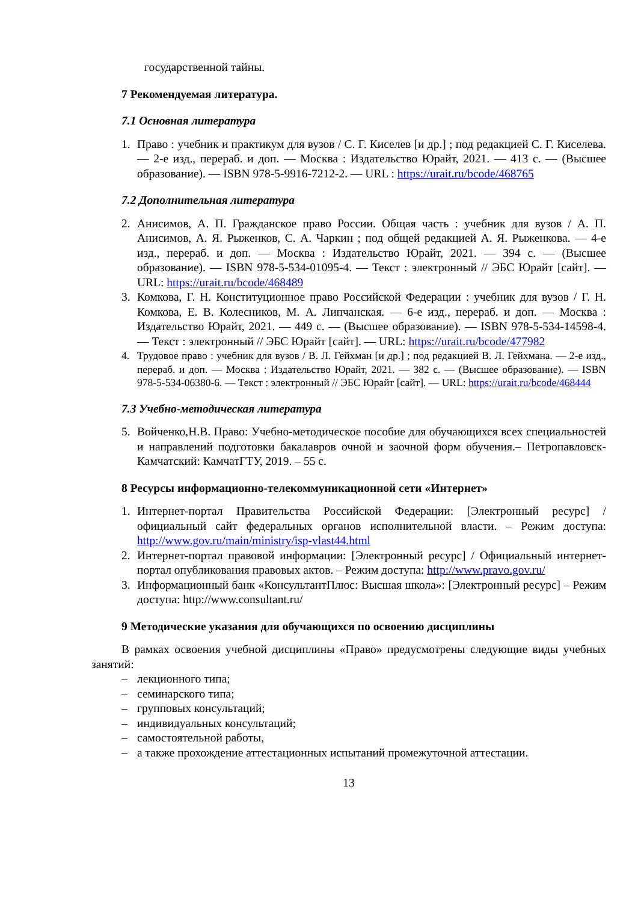государственной тайны.
7 Рекомендуемая литература.
7.1 Основная литература
1. Право : учебник и практикум для вузов / С. Г. Киселев [и др.] ; под редакцией С. Г. Киселева. — 2-е изд., перераб. и доп. — Москва : Издательство Юрайт, 2021. — 413 с. — (Высшее образование). — ISBN 978-5-9916-7212-2. — URL : https://urait.ru/bcode/468765
7.2 Дополнительная литература
2. Анисимов, А. П. Гражданское право России. Общая часть : учебник для вузов / А. П. Анисимов, А. Я. Рыженков, С. А. Чаркин ; под общей редакцией А. Я. Рыженкова. — 4-е изд., перераб. и доп. — Москва : Издательство Юрайт, 2021. — 394 с. — (Высшее образование). — ISBN 978-5-534-01095-4. — Текст : электронный // ЭБС Юрайт [сайт]. — URL: https://urait.ru/bcode/468489
3. Комкова, Г. Н. Конституционное право Российской Федерации : учебник для вузов / Г. Н. Комкова, Е. В. Колесников, М. А. Липчанская. — 6-е изд., перераб. и доп. — Москва : Издательство Юрайт, 2021. — 449 с. — (Высшее образование). — ISBN 978-5-534-14598-4. — Текст : электронный // ЭБС Юрайт [сайт]. — URL: https://urait.ru/bcode/477982
4. Трудовое право : учебник для вузов / В. Л. Гейхман [и др.] ; под редакцией В. Л. Гейхмана. — 2-е изд., перераб. и доп. — Москва : Издательство Юрайт, 2021. — 382 с. — (Высшее образование). — ISBN 978-5-534-06380-6. — Текст : электронный // ЭБС Юрайт [сайт]. — URL: https://urait.ru/bcode/468444
7.3 Учебно-методическая литература
5. Войченко,Н.В. Право: Учебно-методическое пособие для обучающихся всех специальностей и направлений подготовки бакалавров очной и заочной форм обучения.– Петропавловск-Камчатский: КамчатГТУ, 2019. – 55 с.
8 Ресурсы информационно-телекоммуникационной сети «Интернет»
1. Интернет-портал Правительства Российской Федерации: [Электронный ресурс] / официальный сайт федеральных органов исполнительной власти. – Режим доступа: http://www.gov.ru/main/ministry/isp-vlast44.html
2. Интернет-портал правовой информации: [Электронный ресурс] / Официальный интернет-портал опубликования правовых актов. – Режим доступа: http://www.pravo.gov.ru/
3. Информационный банк «КонсультантПлюс: Высшая школа»: [Электронный ресурс] – Режим доступа: http://www.consultant.ru/
9 Методические указания для обучающихся по освоению дисциплины
В рамках освоения учебной дисциплины «Право» предусмотрены следующие виды учебных занятий:
– лекционного типа;
– семинарского типа;
– групповых консультаций;
– индивидуальных консультаций;
– самостоятельной работы,
– а также прохождение аттестационных испытаний промежуточной аттестации.
13